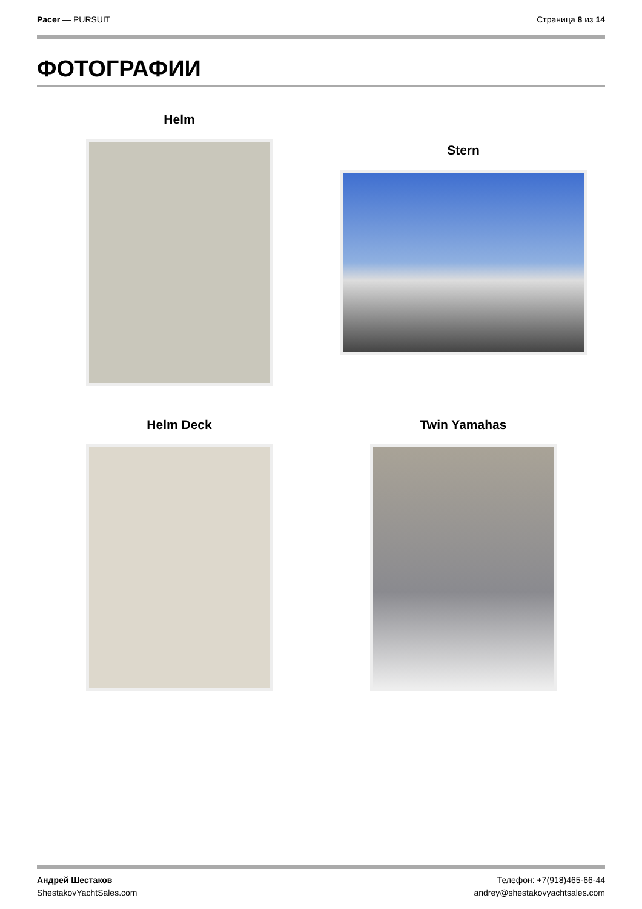Pacer — PURSUIT Страница 8 из 14
ФОТОГРАФИИ
Helm
Stern
Helm Deck Twin Yamahas
Андрей Шестаков
ShestakovYachtSales.com
Телефон: +7(918)465-66-44
andrey@shestakovyachtsales.com